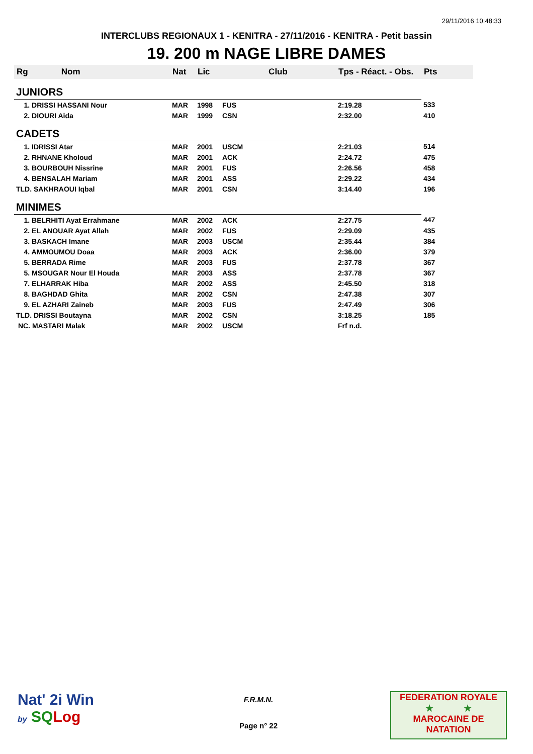29/11/2016 10:48:33
INTERCLUBS REGIONAUX 1 - KENITRA - 27/11/2016 - KENITRA - Petit bassin
19. 200 m NAGE LIBRE DAMES
| Rg Nom | | Nat | Lic | Club | Tps - Réact. - Obs. | Pts |
| --- | --- | --- | --- | --- | --- | --- |
| JUNIORS | | | | | | |
| 1. DRISSI HASSANI Nour | | MAR | 1998 | FUS | 2:19.28 | 533 |
| 2. DIOURI Aida | | MAR | 1999 | CSN | 2:32.00 | 410 |
| CADETS | | | | | | |
| 1. IDRISSI Atar | | MAR | 2001 | USCM | 2:21.03 | 514 |
| 2. RHNANE Kholoud | | MAR | 2001 | ACK | 2:24.72 | 475 |
| 3. BOURBOUH Nissrine | | MAR | 2001 | FUS | 2:26.56 | 458 |
| 4. BENSALAH Mariam | | MAR | 2001 | ASS | 2:29.22 | 434 |
| TLD. SAKHRAOUI Iqbal | | MAR | 2001 | CSN | 3:14.40 | 196 |
| MINIMES | | | | | | |
| 1. BELRHITI Ayat Errahmane | | MAR | 2002 | ACK | 2:27.75 | 447 |
| 2. EL ANOUAR Ayat Allah | | MAR | 2002 | FUS | 2:29.09 | 435 |
| 3. BASKACH Imane | | MAR | 2003 | USCM | 2:35.44 | 384 |
| 4. AMMOUMOU Doaa | | MAR | 2003 | ACK | 2:36.00 | 379 |
| 5. BERRADA Rime | | MAR | 2003 | FUS | 2:37.78 | 367 |
| 5. MSOUGAR Nour El Houda | | MAR | 2003 | ASS | 2:37.78 | 367 |
| 7. ELHARRAK Hiba | | MAR | 2002 | ASS | 2:45.50 | 318 |
| 8. BAGHDAD Ghita | | MAR | 2002 | CSN | 2:47.38 | 307 |
| 9. EL AZHARI Zaineb | | MAR | 2003 | FUS | 2:47.49 | 306 |
| TLD. DRISSI Boutayna | | MAR | 2002 | CSN | 3:18.25 | 185 |
| NC. MASTARI Malak | | MAR | 2002 | USCM | Frf n.d. | |
Nat' 2i Win
by SQ Log
F.R.M.N.
Page n° 22
FEDERATION ROYALE
★ ★
MAROCAINE DE NATATION